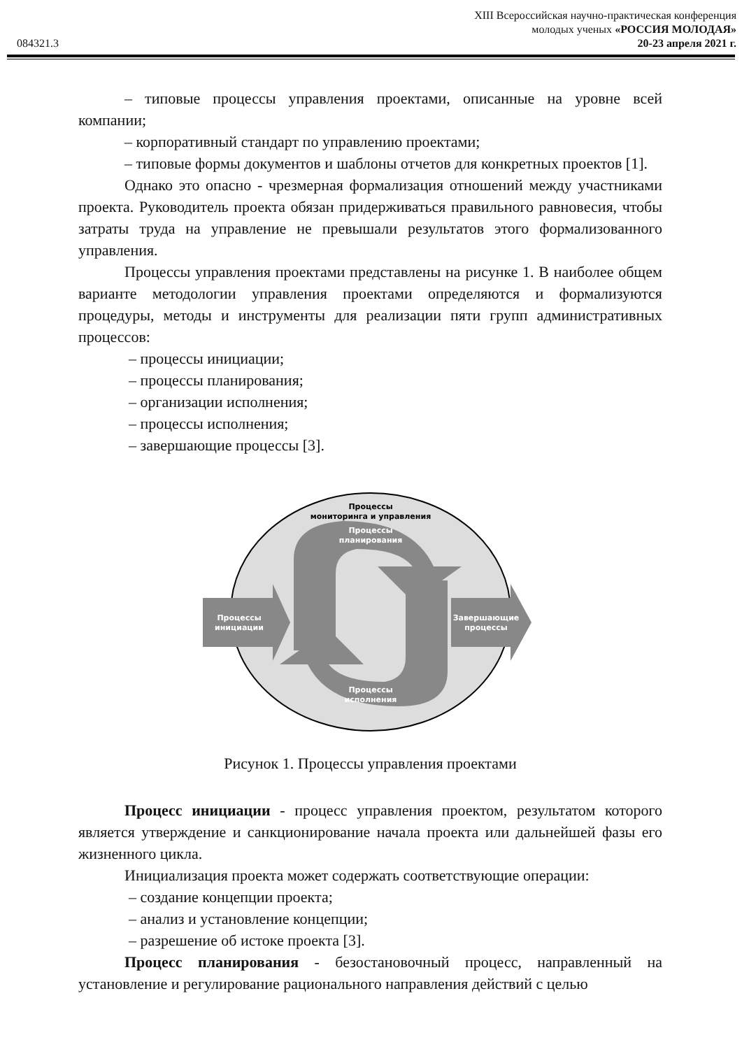XIII Всероссийская научно-практическая конференция
молодых ученых «РОССИЯ МОЛОДАЯ»
084321.3 20-23 апреля 2021 г.
– типовые процессы управления проектами, описанные на уровне всей компании;
– корпоративный стандарт по управлению проектами;
– типовые формы документов и шаблоны отчетов для конкретных проектов [1].
Однако это опасно - чрезмерная формализация отношений между участниками проекта. Руководитель проекта обязан придерживаться правильного равновесия, чтобы затраты труда на управление не превышали результатов этого формализованного управления.
Процессы управления проектами представлены на рисунке 1. В наиболее общем варианте методологии управления проектами определяются и формализуются процедуры, методы и инструменты для реализации пяти групп административных процессов:
– процессы инициации;
– процессы планирования;
– организации исполнения;
– процессы исполнения;
– завершающие процессы [3].
Процессы
мониторинга и управления
Процессы
планирования
Процессы
инициации
Завершающие
процессы
Процессы
исполнения
Рисунок 1. Процессы управления проектами
Процесс инициации - процесс управления проектом, результатом которого является утверждение и санкционирование начала проекта или дальнейшей фазы его жизненного цикла.
Инициализация проекта может содержать соответствующие операции:
– создание концепции проекта;
– анализ и установление концепции;
– разрешение об истоке проекта [3].
Процесс планирования - безостановочный процесс, направленный на установление и регулирование рационального направления действий с целью